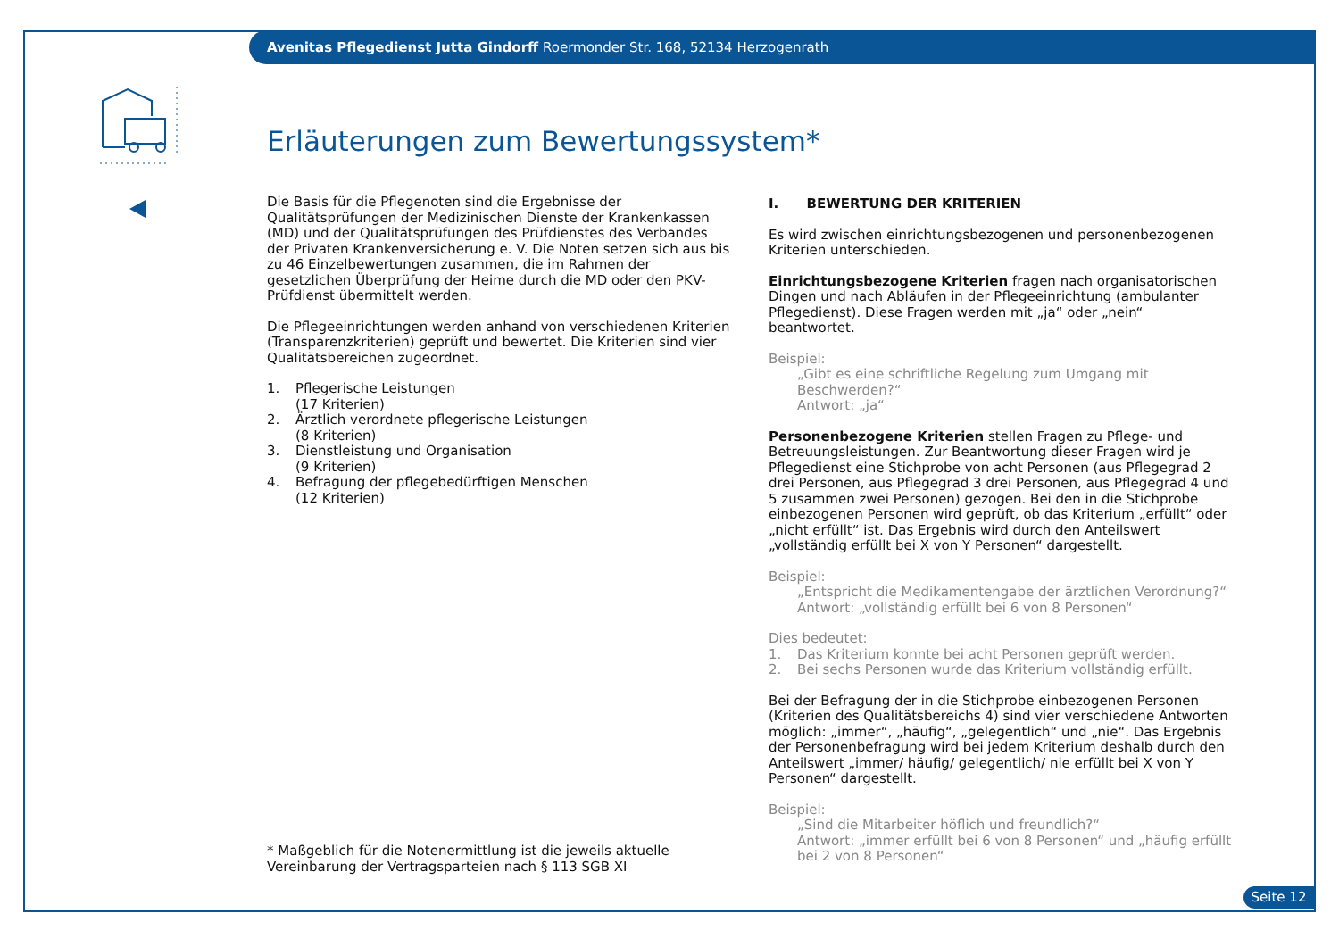Avenitas Pflegedienst Jutta Gindorff Roermonder Str. 168, 52134 Herzogenrath
Erläuterungen zum Bewertungssystem*
Die Basis für die Pflegenoten sind die Ergebnisse der Qualitätsprüfungen der Medizinischen Dienste der Krankenkassen (MD) und der Qualitätsprüfungen des Prüfdienstes des Verbandes der Privaten Krankenversicherung e. V. Die Noten setzen sich aus bis zu 46 Einzelbewertungen zusammen, die im Rahmen der gesetzlichen Überprüfung der Heime durch die MD oder den PKV-Prüfdienst übermittelt werden.
Die Pflegeeinrichtungen werden anhand von verschiedenen Kriterien (Transparenzkriterien) geprüft und bewertet. Die Kriterien sind vier Qualitätsbereichen zugeordnet.
1. Pflegerische Leistungen
(17 Kriterien)
2. Ärztlich verordnete pflegerische Leistungen
(8 Kriterien)
3. Dienstleistung und Organisation
(9 Kriterien)
4. Befragung der pflegebedürftigen Menschen
(12 Kriterien)
I. BEWERTUNG DER KRITERIEN
Es wird zwischen einrichtungsbezogenen und personenbezogenen Kriterien unterschieden.
Einrichtungsbezogene Kriterien fragen nach organisatorischen Dingen und nach Abläufen in der Pflegeeinrichtung (ambulanter Pflegedienst). Diese Fragen werden mit „ja“ oder „nein“ beantwortet.
Beispiel:
„Gibt es eine schriftliche Regelung zum Umgang mit Beschwerden?“
Antwort: „ja“
Personenbezogene Kriterien stellen Fragen zu Pflege- und Betreuungs­leistungen. Zur Beantwortung dieser Fragen wird je Pflegedienst eine Stich­probe von acht Personen (aus Pflegegrad 2 drei Personen, aus Pflegegrad 3 drei Personen, aus Pflegegrad 4 und 5 zusammen zwei Personen) gezogen. Bei den in die Stichprobe einbezogenen Personen wird geprüft, ob das Kri­terium „erfüllt“ oder „nicht erfüllt“ ist. Das Ergebnis wird durch den Anteils­wert „vollständig erfüllt bei X von Y Personen“ dargestellt.
Beispiel:
„Entspricht die Medikamentengabe der ärztlichen Verordnung?“
Antwort: „vollständig erfüllt bei 6 von 8 Personen“
Dies bedeutet:
1. Das Kriterium konnte bei acht Personen geprüft werden.
2. Bei sechs Personen wurde das Kriterium vollständig erfüllt.
Bei der Befragung der in die Stichprobe einbezogenen Personen (Kriterien des Qualitätsbereichs 4) sind vier verschiedene Antworten möglich: „immer“, „häufig“, „gelegentlich“ und „nie“. Das Ergebnis der Personen­befragung wird bei jedem Kriterium deshalb durch den Anteilswert „immer/ häufig/ gelegentlich/ nie erfüllt bei X von Y Personen“ dargestellt.
Beispiel:
„Sind die Mitarbeiter höflich und freundlich?“
Antwort: „immer erfüllt bei 6 von 8 Personen“ und „häufig erfüllt bei 2 von 8 Personen“
* Maßgeblich für die Notenermittlung ist die jeweils aktuelle Vereinbarung der Vertragsparteien nach § 113 SGB XI
Seite 12